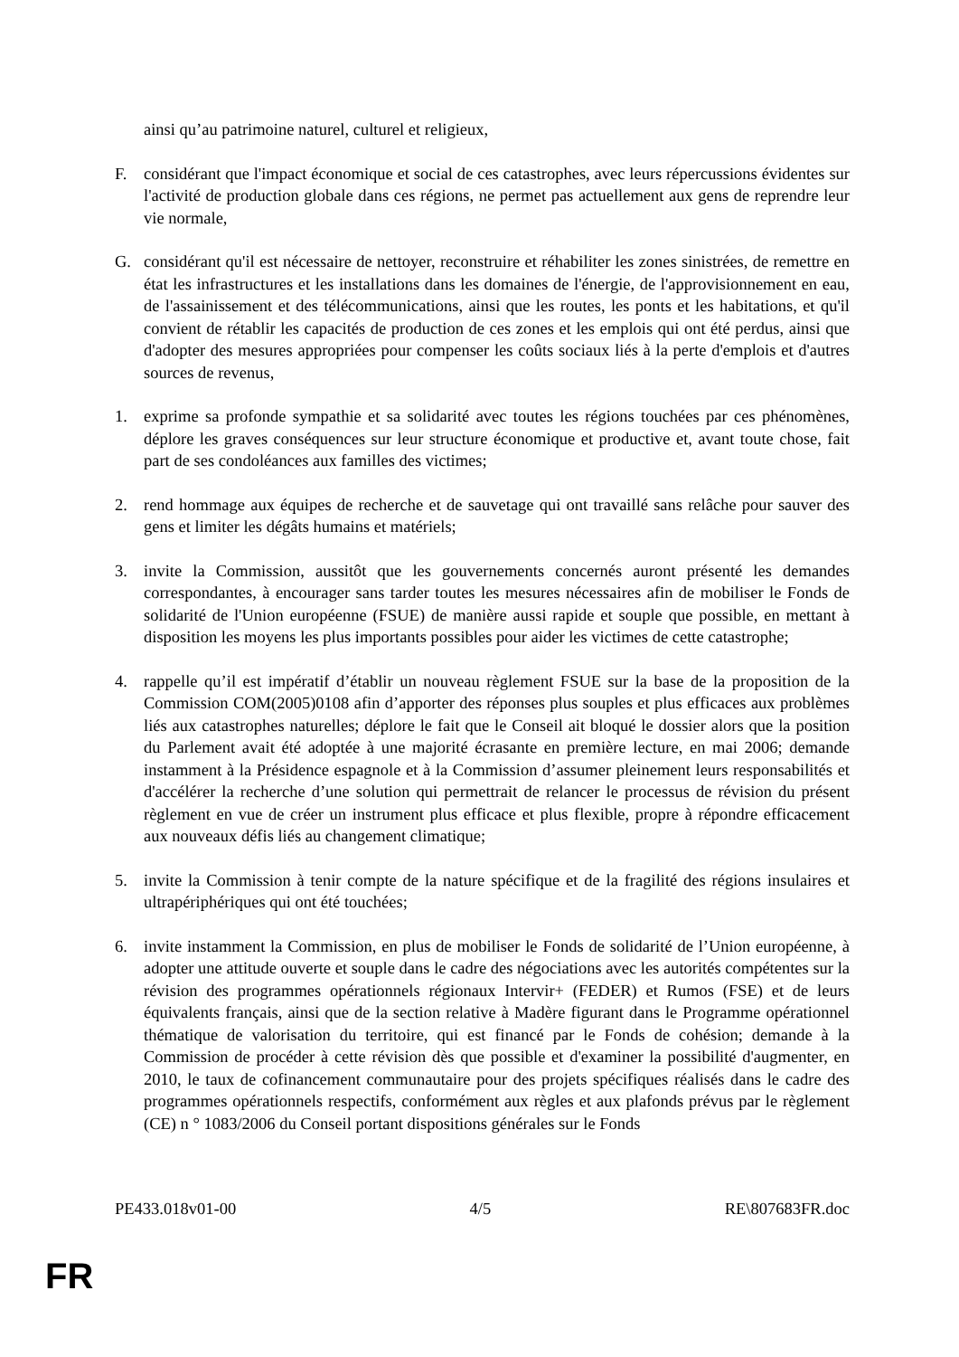ainsi qu’au patrimoine naturel, culturel et religieux,
F. considérant que l'impact économique et social de ces catastrophes, avec leurs répercussions évidentes sur l'activité de production globale dans ces régions, ne permet pas actuellement aux gens de reprendre leur vie normale,
G. considérant qu'il est nécessaire de nettoyer, reconstruire et réhabiliter les zones sinistrées, de remettre en état les infrastructures et les installations dans les domaines de l'énergie, de l'approvisionnement en eau, de l'assainissement et des télécommunications, ainsi que les routes, les ponts et les habitations, et qu'il convient de rétablir les capacités de production de ces zones et les emplois qui ont été perdus, ainsi que d'adopter des mesures appropriées pour compenser les coûts sociaux liés à la perte d'emplois et d'autres sources de revenus,
1. exprime sa profonde sympathie et sa solidarité avec toutes les régions touchées par ces phénomènes, déplore les graves conséquences sur leur structure économique et productive et, avant toute chose, fait part de ses condoléances aux familles des victimes;
2. rend hommage aux équipes de recherche et de sauvetage qui ont travaillé sans relâche pour sauver des gens et limiter les dégâts humains et matériels;
3. invite la Commission, aussitôt que les gouvernements concernés auront présenté les demandes correspondantes, à encourager sans tarder toutes les mesures nécessaires afin de mobiliser le Fonds de solidarité de l'Union européenne (FSUE) de manière aussi rapide et souple que possible, en mettant à disposition les moyens les plus importants possibles pour aider les victimes de cette catastrophe;
4. rappelle qu’il est impératif d’établir un nouveau règlement FSUE sur la base de la proposition de la Commission COM(2005)0108 afin d’apporter des réponses plus souples et plus efficaces aux problèmes liés aux catastrophes naturelles; déplore le fait que le Conseil ait bloqué le dossier alors que la position du Parlement avait été adoptée à une majorité écrasante en première lecture, en mai 2006; demande instamment à la Présidence espagnole et à la Commission d’assumer pleinement leurs responsabilités et d'accélérer la recherche d’une solution qui permettrait de relancer le processus de révision du présent règlement en vue de créer un instrument plus efficace et plus flexible, propre à répondre efficacement aux nouveaux défis liés au changement climatique;
5. invite la Commission à tenir compte de la nature spécifique et de la fragilité des régions insulaires et ultrapériphériques qui ont été touchées;
6. invite instamment la Commission, en plus de mobiliser le Fonds de solidarité de l’Union européenne, à adopter une attitude ouverte et souple dans le cadre des négociations avec les autorités compétentes sur la révision des programmes opérationnels régionaux Intervir+ (FEDER) et Rumos (FSE) et de leurs équivalents français, ainsi que de la section relative à Madère figurant dans le Programme opérationnel thématique de valorisation du territoire, qui est financé par le Fonds de cohésion; demande à la Commission de procéder à cette révision dès que possible et d'examiner la possibilité d'augmenter, en 2010, le taux de cofinancement communautaire pour des projets spécifiques réalisés dans le cadre des programmes opérationnels respectifs, conformément aux règles et aux plafonds prévus par le règlement (CE) n ° 1083/2006 du Conseil portant dispositions générales sur le Fonds
PE433.018v01-00 4/5 RE\807683FR.doc
FR